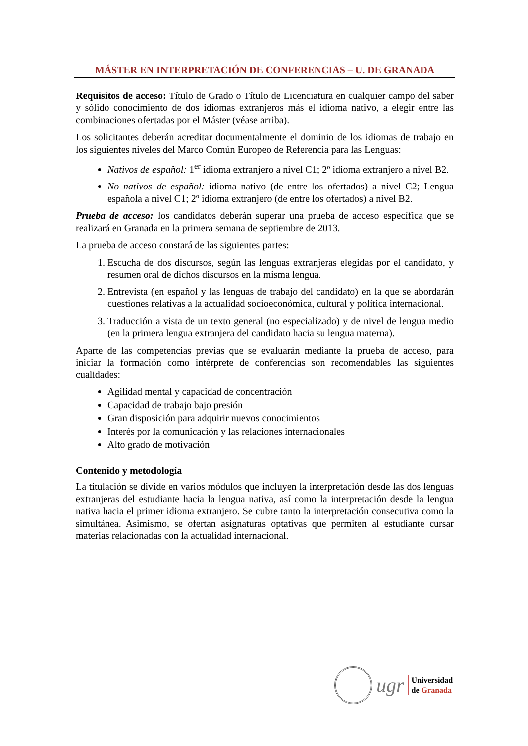MÁSTER EN INTERPRETACIÓN DE CONFERENCIAS – U. DE GRANADA
Requisitos de acceso: Título de Grado o Título de Licenciatura en cualquier campo del saber y sólido conocimiento de dos idiomas extranjeros más el idioma nativo, a elegir entre las combinaciones ofertadas por el Máster (véase arriba).
Los solicitantes deberán acreditar documentalmente el dominio de los idiomas de trabajo en los siguientes niveles del Marco Común Europeo de Referencia para las Lenguas:
Nativos de español: 1<sup>er</sup> idioma extranjero a nivel C1; 2º idioma extranjero a nivel B2.
No nativos de español: idioma nativo (de entre los ofertados) a nivel C2; Lengua española a nivel C1; 2º idioma extranjero (de entre los ofertados) a nivel B2.
Prueba de acceso: los candidatos deberán superar una prueba de acceso específica que se realizará en Granada en la primera semana de septiembre de 2013.
La prueba de acceso constará de las siguientes partes:
1. Escucha de dos discursos, según las lenguas extranjeras elegidas por el candidato, y resumen oral de dichos discursos en la misma lengua.
2. Entrevista (en español y las lenguas de trabajo del candidato) en la que se abordarán cuestiones relativas a la actualidad socioeconómica, cultural y política internacional.
3. Traducción a vista de un texto general (no especializado) y de nivel de lengua medio (en la primera lengua extranjera del candidato hacia su lengua materna).
Aparte de las competencias previas que se evaluarán mediante la prueba de acceso, para iniciar la formación como intérprete de conferencias son recomendables las siguientes cualidades:
Agilidad mental y capacidad de concentración
Capacidad de trabajo bajo presión
Gran disposición para adquirir nuevos conocimientos
Interés por la comunicación y las relaciones internacionales
Alto grado de motivación
Contenido y metodología
La titulación se divide en varios módulos que incluyen la interpretación desde las dos lenguas extranjeras del estudiante hacia la lengua nativa, así como la interpretación desde la lengua nativa hacia el primer idioma extranjero. Se cubre tanto la interpretación consecutiva como la simultánea. Asimismo, se ofertan asignaturas optativas que permiten al estudiante cursar materias relacionadas con la actualidad internacional.
ugr
Universidad
de Granada